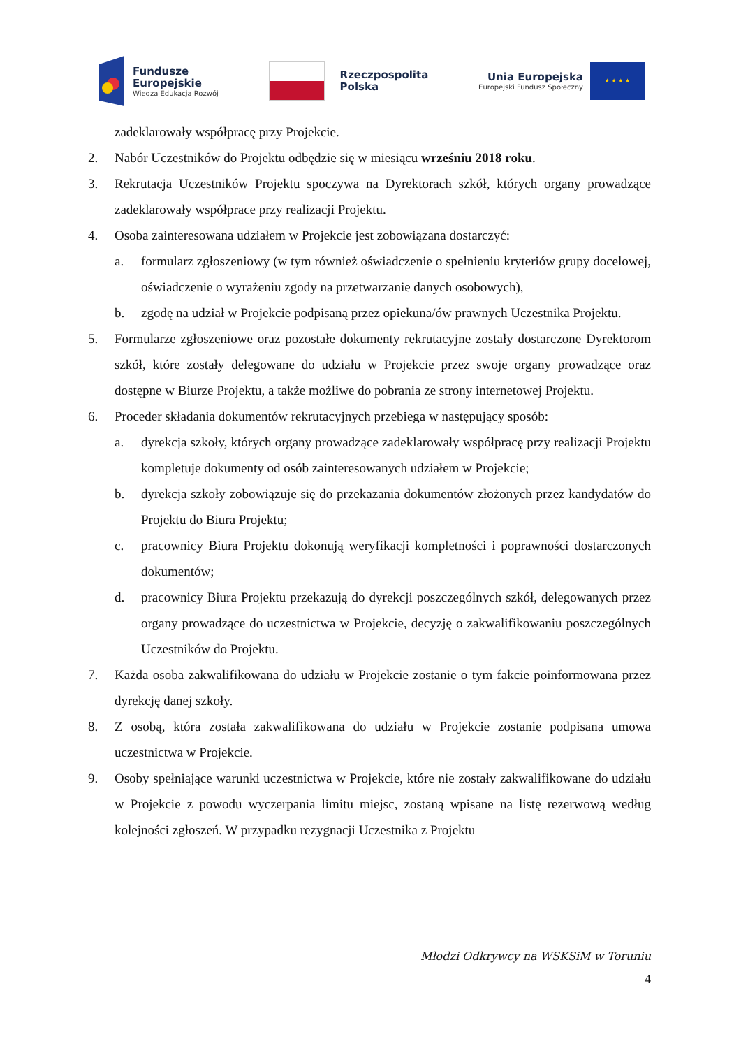Fundusze
Europejskie
Wiedza Edukacja Rozwój
Rzeczpospolita
Polska
Unia Europejska
Europejski Fundusz Społeczny
★ ★ ★ ★
zadeklarowały współpracę przy Projekcie.
2. Nabór Uczestników do Projektu odbędzie się w miesiącu wrześniu 2018 roku.
3. Rekrutacja Uczestników Projektu spoczywa na Dyrektorach szkół, których organy prowadzące zadeklarowały współprace przy realizacji Projektu.
4. Osoba zainteresowana udziałem w Projekcie jest zobowiązana dostarczyć:
a. formularz zgłoszeniowy (w tym również oświadczenie o spełnieniu kryteriów grupy docelowej, oświadczenie o wyrażeniu zgody na przetwarzanie danych osobowych),
b. zgodę na udział w Projekcie podpisaną przez opiekuna/ów prawnych Uczestnika Projektu.
5. Formularze zgłoszeniowe oraz pozostałe dokumenty rekrutacyjne zostały dostarczone Dyrektorom szkół, które zostały delegowane do udziału w Projekcie przez swoje organy prowadzące oraz dostępne w Biurze Projektu, a także możliwe do pobrania ze strony internetowej Projektu.
6. Proceder składania dokumentów rekrutacyjnych przebiega w następujący sposób:
a. dyrekcja szkoły, których organy prowadzące zadeklarowały współpracę przy realizacji Projektu kompletuje dokumenty od osób zainteresowanych udziałem w Projekcie;
b. dyrekcja szkoły zobowiązuje się do przekazania dokumentów złożonych przez kandydatów do Projektu do Biura Projektu;
c. pracownicy Biura Projektu dokonują weryfikacji kompletności i poprawności dostarczonych dokumentów;
d. pracownicy Biura Projektu przekazują do dyrekcji poszczególnych szkół, delegowanych przez organy prowadzące do uczestnictwa w Projekcie, decyzję o zakwalifikowaniu poszczególnych Uczestników do Projektu.
7. Każda osoba zakwalifikowana do udziału w Projekcie zostanie o tym fakcie poinformowana przez dyrekcję danej szkoły.
8. Z osobą, która została zakwalifikowana do udziału w Projekcie zostanie podpisana umowa uczestnictwa w Projekcie.
9. Osoby spełniające warunki uczestnictwa w Projekcie, które nie zostały zakwalifikowane do udziału w Projekcie z powodu wyczerpania limitu miejsc, zostaną wpisane na listę rezerwową według kolejności zgłoszeń. W przypadku rezygnacji Uczestnika z Projektu
Młodzi Odkrywcy na WSKSiM w Toruniu
4